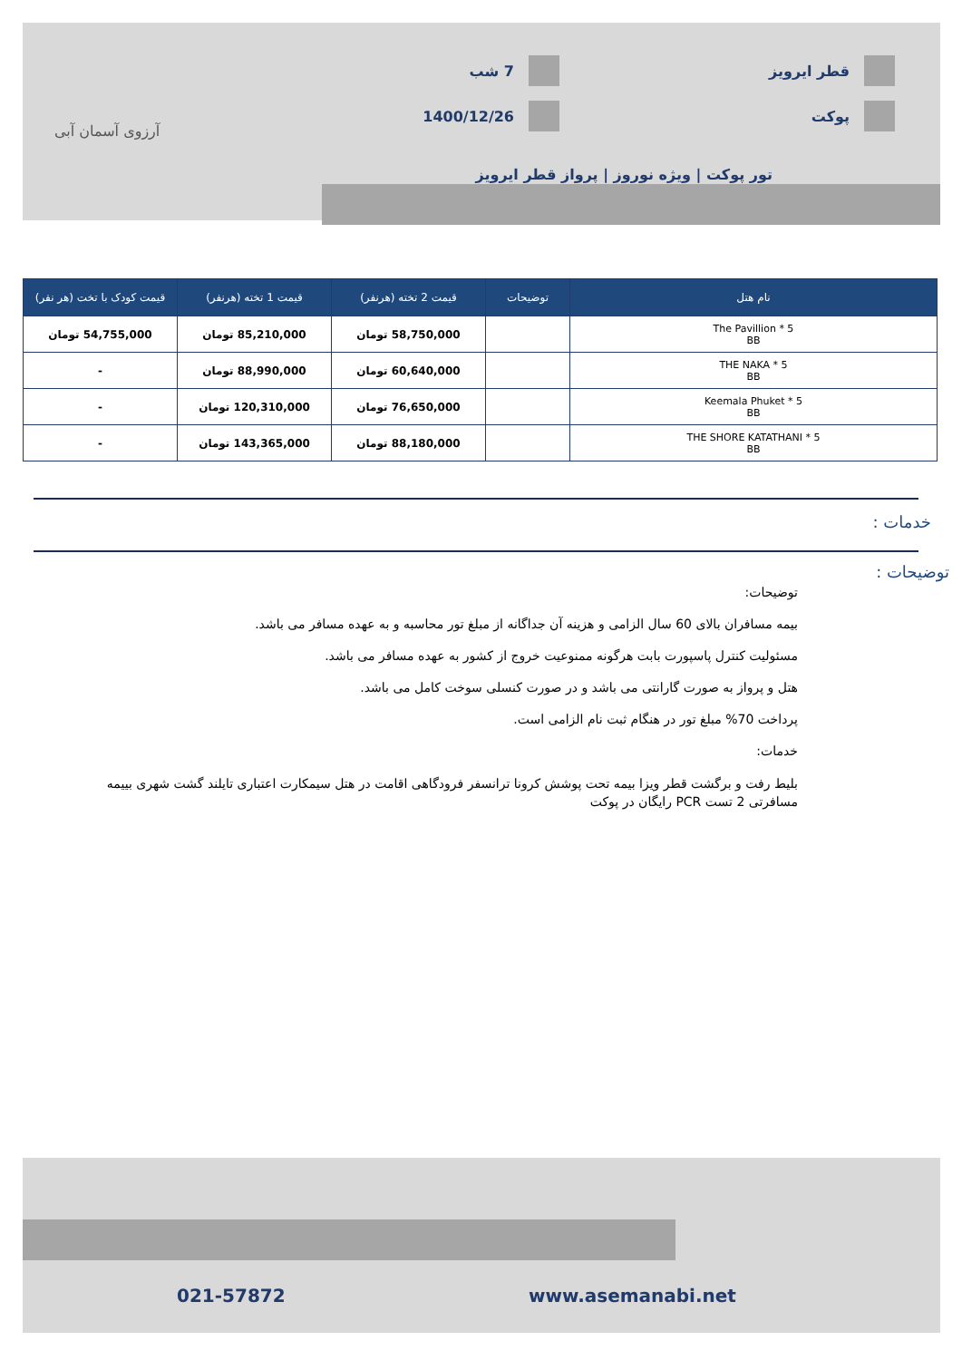قطر ایرویز
پوکت
7 شب
1400/12/26
تور پوکت | ویژه نوروز | پرواز قطر ایرویز
آرزوی آسمان آبی
| نام هتل | توضیحات | قیمت 2 تخته (هرنفر) | قیمت 1 تخته (هرنفر) | قیمت کودک با تخت (هر نفر) |
| --- | --- | --- | --- | --- |
| The Pavillion * 5 BB | | 58,750,000 تومان | 85,210,000 تومان | 54,755,000 تومان |
| THE NAKA * 5 BB | | 60,640,000 تومان | 88,990,000 تومان | - |
| Keemala Phuket * 5 BB | | 76,650,000 تومان | 120,310,000 تومان | - |
| THE SHORE KATATHANI * 5 BB | | 88,180,000 تومان | 143,365,000 تومان | - |
خدمات :
توضیحات :
توضیحات:
بیمه مسافران بالای 60 سال الزامی و هزینه آن جداگانه از مبلغ تور محاسبه و به عهده مسافر می باشد.
مسئولیت کنترل پاسپورت بابت هرگونه ممنوعیت خروج از کشور به عهده مسافر می باشد.
هتل و پرواز به صورت گارانتی می باشد و در صورت کنسلی سوخت کامل می باشد.
پرداخت 70% مبلغ تور در هنگام ثبت نام الزامی است.
خدمات:
بلیط رفت و برگشت قطر ویزا بیمه تحت پوشش کرونا ترانسفر فرودگاهی اقامت در هتل سیمکارت اعتباری تایلند گشت شهری بییمه مسافرتی 2 تست PCR رایگان در پوکت
021-57872 www.asemanabi.net